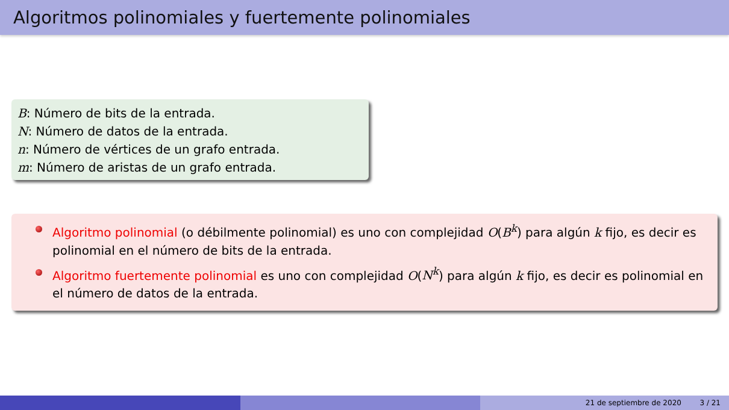Algoritmos polinomiales y fuertemente polinomiales
B: Número de bits de la entrada.
N: Número de datos de la entrada.
n: Número de vértices de un grafo entrada.
m: Número de aristas de un grafo entrada.
Algoritmo polinomial (o débilmente polinomial) es uno con complejidad O(B<sup>k</sup>) para algún k fijo, es decir es polinomial en el número de bits de la entrada.
Algoritmo fuertemente polinomial es uno con complejidad O(N<sup>k</sup>) para algún k fijo, es decir es polinomial en el número de datos de la entrada.
21 de septiembre de 2020 3 / 21